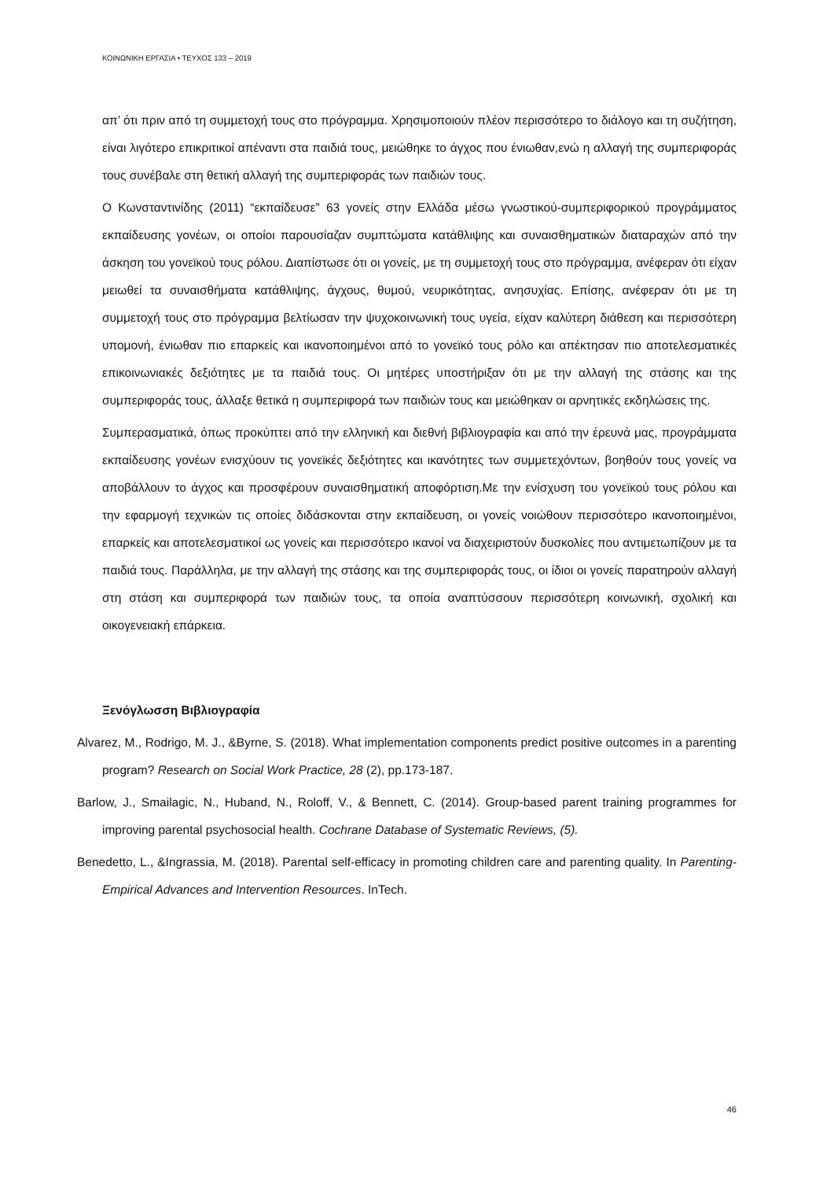ΚΟΙΝΩΝΙΚΗ ΕΡΓΑΣΙΑ • ΤΕΥΧΟΣ 133 – 2019
απ’ ότι πριν από τη συμμετοχή τους στο πρόγραμμα. Χρησιμοποιούν πλέον περισσότερο το διάλογο και τη συζήτηση, είναι λιγότερο επικριτικοί απέναντι στα παιδιά τους, μειώθηκε το άγχος που ένιωθαν,ενώ η αλλαγή της συμπεριφοράς τους συνέβαλε στη θετική αλλαγή της συμπεριφοράς των παιδιών τους.
Ο Κωνσταντινίδης (2011) “εκπαίδευσε” 63 γονείς στην Ελλάδα μέσω γνωστικού-συμπεριφορικού προγράμματος εκπαίδευσης γονέων, οι οποίοι παρουσίαζαν συμπτώματα κατάθλιψης και συναισθηματικών διαταραχών από την άσκηση του γονεϊκού τους ρόλου. Διαπίστωσε ότι οι γονείς, με τη συμμετοχή τους στο πρόγραμμα, ανέφεραν ότι είχαν μειωθεί τα συναισθήματα κατάθλιψης, άγχους, θυμού, νευρικότητας, ανησυχίας. Επίσης, ανέφεραν ότι με τη συμμετοχή τους στο πρόγραμμα βελτίωσαν την ψυχοκοινωνική τους υγεία, είχαν καλύτερη διάθεση και περισσότερη υπομονή, ένιωθαν πιο επαρκείς και ικανοποιημένοι από το γονεϊκό τους ρόλο και απέκτησαν πιο αποτελεσματικές επικοινωνιακές δεξιότητες με τα παιδιά τους. Οι μητέρες υποστήριξαν ότι με την αλλαγή της στάσης και της συμπεριφοράς τους, άλλαξε θετικά η συμπεριφορά των παιδιών τους και μειώθηκαν οι αρνητικές εκδηλώσεις της.
Συμπερασματικά, όπως προκύπτει από την ελληνική και διεθνή βιβλιογραφία και από την έρευνά μας, προγράμματα εκπαίδευσης γονέων ενισχύουν τις γονεϊκές δεξιότητες και ικανότητες των συμμετεχόντων, βοηθούν τους γονείς να αποβάλλουν το άγχος και προσφέρουν συναισθηματική αποφόρτιση.Με την ενίσχυση του γονεϊκού τους ρόλου και την εφαρμογή τεχνικών τις οποίες διδάσκονται στην εκπαίδευση, οι γονείς νοιώθουν περισσότερο ικανοποιημένοι, επαρκείς και αποτελεσματικοί ως γονείς και περισσότερο ικανοί να διαχειριστούν δυσκολίες που αντιμετωπίζουν με τα παιδιά τους. Παράλληλα, με την αλλαγή της στάσης και της συμπεριφοράς τους, οι ίδιοι οι γονείς παρατηρούν αλλαγή στη στάση και συμπεριφορά των παιδιών τους, τα οποία αναπτύσσουν περισσότερη κοινωνική, σχολική και οικογενειακή επάρκεια.
Ξενόγλωσση Βιβλιογραφία
Alvarez, M., Rodrigo, M. J., &Byrne, S. (2018). What implementation components predict positive outcomes in a parenting program? Research on Social Work Practice, 28 (2), pp.173-187.
Barlow, J., Smailagic, N., Huband, N., Roloff, V., & Bennett, C. (2014). Group-based parent training programmes for improving parental psychosocial health. Cochrane Database of Systematic Reviews, (5).
Benedetto, L., &Ingrassia, M. (2018). Parental self-efficacy in promoting children care and parenting quality. In Parenting-Empirical Advances and Intervention Resources. InTech.
46